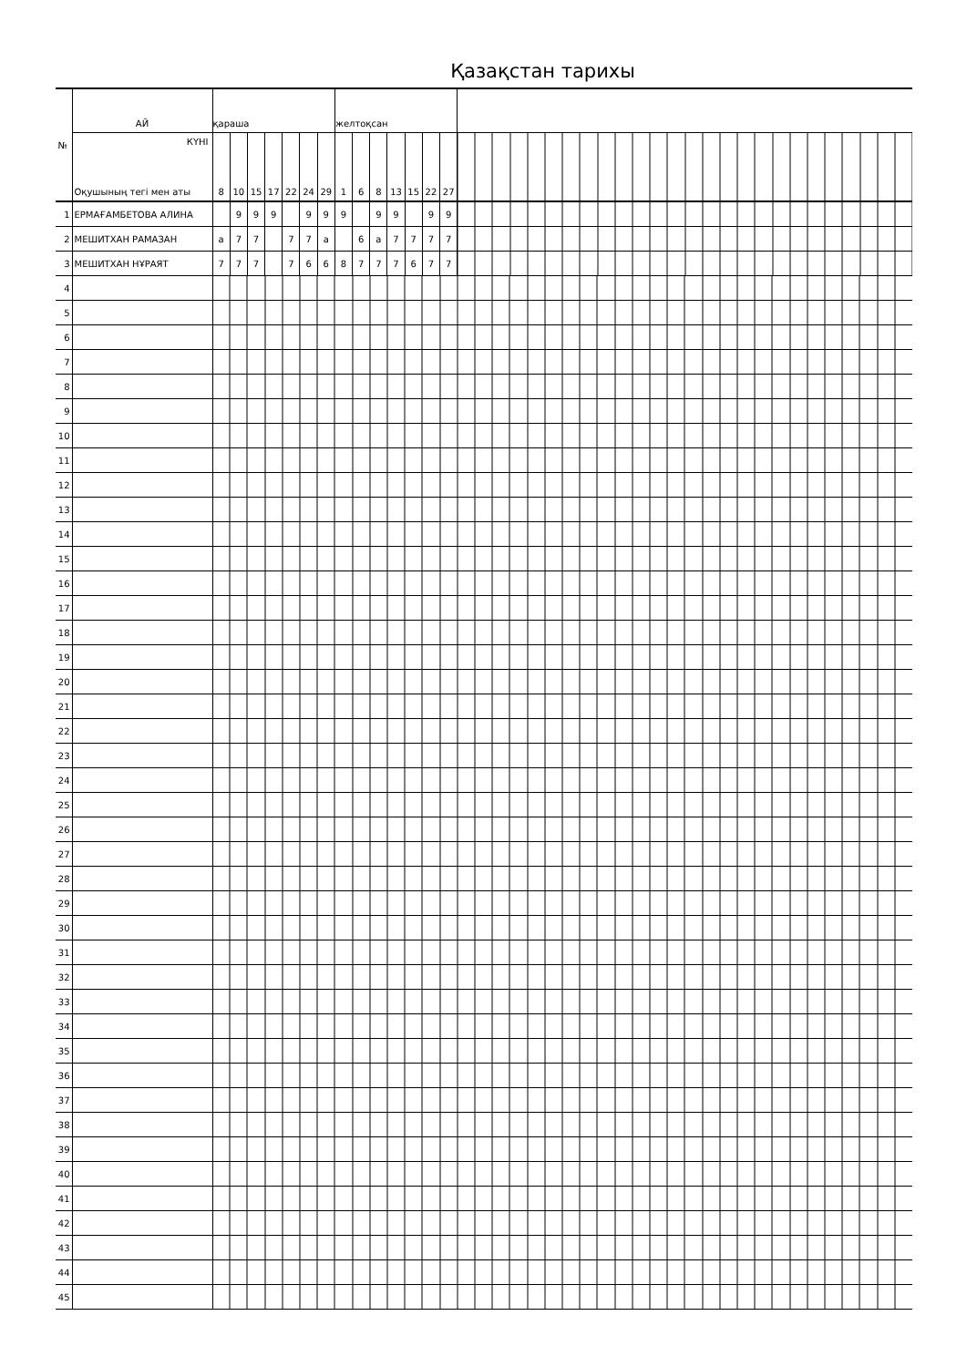Қазақстан тарихы
| № | АЙ | қараша | | | | | | | желтоқсан | | | | | | | |
| | КҮНІ Оқушының тегі мен аты | 8 | 10 | 15 | 17 | 22 | 24 | 29 | 1 | 6 | 8 | 13 | 15 | 22 | 27 | |
| 1 | ЕРМАҒАМБЕТОВА АЛИНА | | 9 | 9 | 9 | | 9 | 9 | 9 | | 9 | 9 | | 9 | 9 | |
| 2 | МЕШИТХАН РАМАЗАН | а | 7 | 7 | | 7 | 7 | а | | 6 | а | 7 | 7 | 7 | 7 | |
| 3 | МЕШИТХАН НҰРАЯТ | 7 | 7 | 7 | | 7 | 6 | 6 | 8 | 7 | 7 | 7 | 6 | 7 | 7 | |
| 4 | | | | | | | | | | | | | | | | |
| 5 | | | | | | | | | | | | | | | | |
| 6 | | | | | | | | | | | | | | | | |
| 7 | | | | | | | | | | | | | | | | |
| 8 | | | | | | | | | | | | | | | | |
| 9 | | | | | | | | | | | | | | | | |
| 10 | | | | | | | | | | | | | | | | |
| 11 | | | | | | | | | | | | | | | | |
| 12 | | | | | | | | | | | | | | | | |
| 13 | | | | | | | | | | | | | | | | |
| 14 | | | | | | | | | | | | | | | | |
| 15 | | | | | | | | | | | | | | | | |
| 16 | | | | | | | | | | | | | | | | |
| 17 | | | | | | | | | | | | | | | | |
| 18 | | | | | | | | | | | | | | | | |
| 19 | | | | | | | | | | | | | | | | |
| 20 | | | | | | | | | | | | | | | | |
| 21 | | | | | | | | | | | | | | | | |
| 22 | | | | | | | | | | | | | | | | |
| 23 | | | | | | | | | | | | | | | | |
| 24 | | | | | | | | | | | | | | | | |
| 25 | | | | | | | | | | | | | | | | |
| 26 | | | | | | | | | | | | | | | | |
| 27 | | | | | | | | | | | | | | | | |
| 28 | | | | | | | | | | | | | | | | |
| 29 | | | | | | | | | | | | | | | | |
| 30 | | | | | | | | | | | | | | | | |
| 31 | | | | | | | | | | | | | | | | |
| 32 | | | | | | | | | | | | | | | | |
| 33 | | | | | | | | | | | | | | | | |
| 34 | | | | | | | | | | | | | | | | |
| 35 | | | | | | | | | | | | | | | | |
| 36 | | | | | | | | | | | | | | | | |
| 37 | | | | | | | | | | | | | | | | |
| 38 | | | | | | | | | | | | | | | | |
| 39 | | | | | | | | | | | | | | | | |
| 40 | | | | | | | | | | | | | | | | |
| 41 | | | | | | | | | | | | | | | | |
| 42 | | | | | | | | | | | | | | | | |
| 43 | | | | | | | | | | | | | | | | |
| 44 | | | | | | | | | | | | | | | | |
| 45 | | | | | | | | | | | | | | | | |